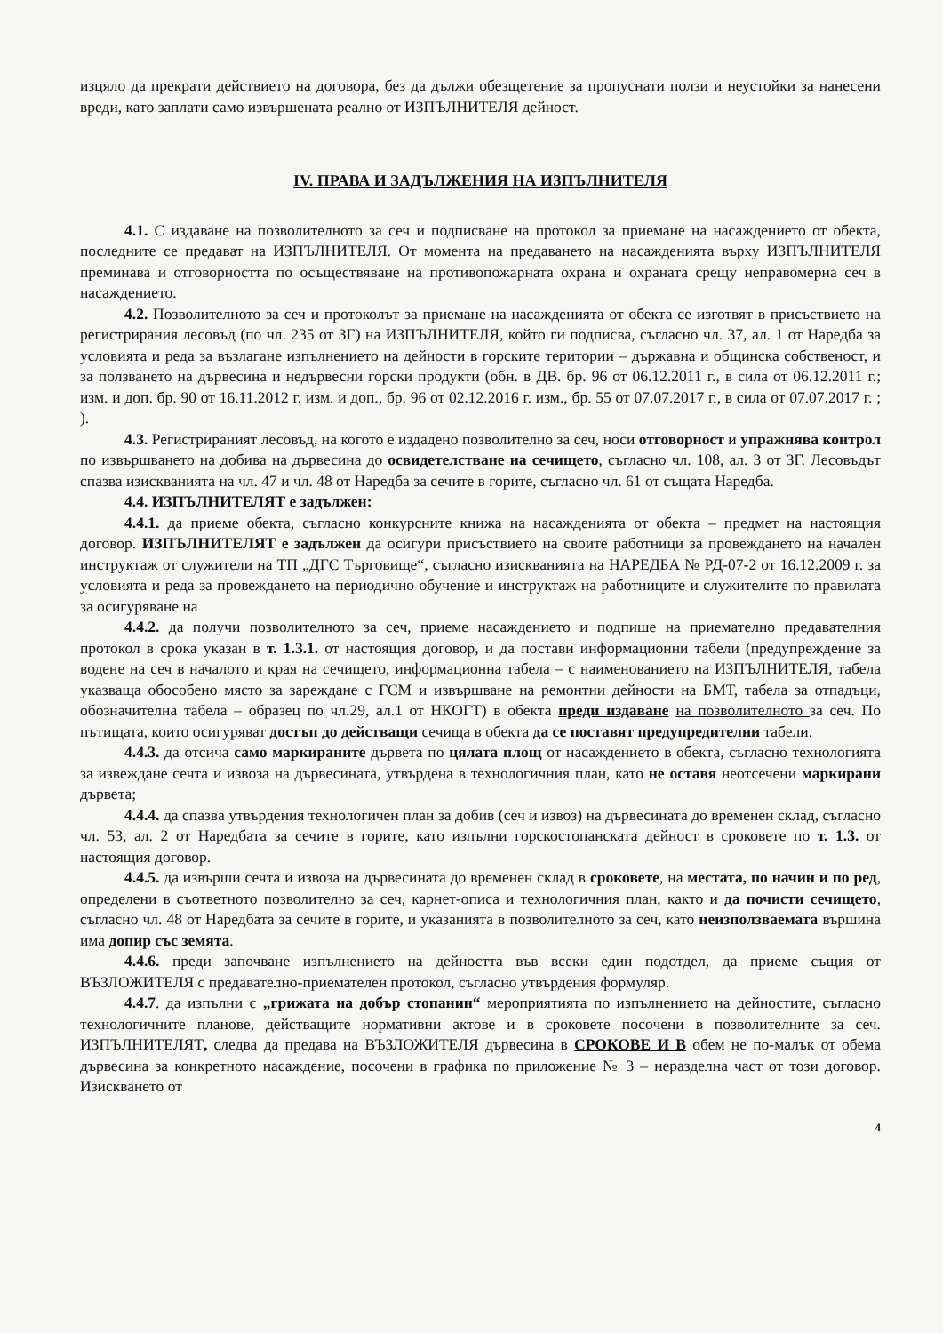изцяло да прекрати действието на договора, без да дължи обезщетение за пропуснати ползи и неустойки за нанесени вреди, като заплати само извършената реално от ИЗПЪЛНИТЕЛЯ дейност.
IV. ПРАВА И ЗАДЪЛЖЕНИЯ НА ИЗПЪЛНИТЕЛЯ
4.1. С издаване на позволителното за сеч и подписване на протокол за приемане на насаждението от обекта, последните се предават на ИЗПЪЛНИТЕЛЯ. От момента на предаването на насажденията върху ИЗПЪЛНИТЕЛЯ преминава и отговорността по осъществяване на противопожарната охрана и охраната срещу неправомерна сеч в насаждението.
4.2. Позволителното за сеч и протоколът за приемане на насажденията от обекта се изготвят в присъствието на регистрирания лесовъд (по чл. 235 от ЗГ) на ИЗПЪЛНИТЕЛЯ, който ги подписва, съгласно чл. 37, ал. 1 от Наредба за условията и реда за възлагане изпълнението на дейности в горските територии – държавна и общинска собственост, и за ползването на дървесина и недървесни горски продукти (обн. в ДВ. бр. 96 от 06.12.2011 г., в сила от 06.12.2011 г.; изм. и доп. бр. 90 от 16.11.2012 г. изм. и доп., бр. 96 от 02.12.2016 г. изм., бр. 55 от 07.07.2017 г., в сила от 07.07.2017 г. ; ).
4.3. Регистрираният лесовъд, на когото е издадено позволително за сеч, носи отговорност и упражнява контрол по извършването на добива на дървесина до освидетелстване на сечището, съгласно чл. 108, ал. 3 от ЗГ. Лесовъдът спазва изискванията на чл. 47 и чл. 48 от Наредба за сечите в горите, съгласно чл. 61 от същата Наредба.
4.4. ИЗПЪЛНИТЕЛЯТ е задължен:
4.4.1. да приеме обекта, съгласно конкурсните книжа на насажденията от обекта – предмет на настоящия договор. ИЗПЪЛНИТЕЛЯТ е задължен да осигури присъствието на своите работници за провеждането на начален инструктаж от служители на ТП „ДГС Търговище“, съгласно изискванията на НАРЕДБА № РД-07-2 от 16.12.2009 г. за условията и реда за провеждането на периодично обучение и инструктаж на работниците и служителите по правилата за осигуряване на
4.4.2. да получи позволителното за сеч, приеме насаждението и подпише на приемателно предавателния протокол в срока указан в т. 1.3.1. от настоящия договор, и да постави информационни табели (предупреждение за водене на сеч в началото и края на сечището, информационна табела – с наименованието на ИЗПЪЛНИТЕЛЯ, табела указваща обособено място за зареждане с ГСМ и извършване на ремонтни дейности на БМТ, табела за отпадъци, обозначителна табела – образец по чл.29, ал.1 от НКОГТ) в обекта преди издаване на позволителното за сеч. По пътищата, които осигуряват достъп до действащи сечища в обекта да се поставят предупредителни табели.
4.4.3. да отсича само маркираните дървета по цялата площ от насаждението в обекта, съгласно технологията за извеждане сечта и извоза на дървесината, утвърдена в технологичния план, като не оставя неотсечени маркирани дървета;
4.4.4. да спазва утвърдения технологичен план за добив (сеч и извоз) на дървесината до временен склад, съгласно чл. 53, ал. 2 от Наредбата за сечите в горите, като изпълни горскостопанската дейност в сроковете по т. 1.3. от настоящия договор.
4.4.5. да извърши сечта и извоза на дървесината до временен склад в сроковете, на местата, по начин и по ред, определени в съответното позволително за сеч, карнет-описа и технологичния план, както и да почисти сечището, съгласно чл. 48 от Наредбата за сечите в горите, и указанията в позволителното за сеч, като неизползваемата вършина има допир със земята.
4.4.6. преди започване изпълнението на дейността във всеки един подотдел, да приеме същия от ВЪЗЛОЖИТЕЛЯ с предавателно-приемателен протокол, съгласно утвърдения формуляр.
4.4.7. да изпълни с „грижата на добър стопанин“ мероприятията по изпълнението на дейностите, съгласно технологичните планове, действащите нормативни актове и в сроковете посочени в позволителните за сеч. ИЗПЪЛНИТЕЛЯТ, следва да предава на ВЪЗЛОЖИТЕЛЯ дървесина в СРОКОВЕ И В обем не по-малък от обема дървесина за конкретното насаждение, посочени в графика по приложение № 3 – неразделна част от този договор. Изискването от
4